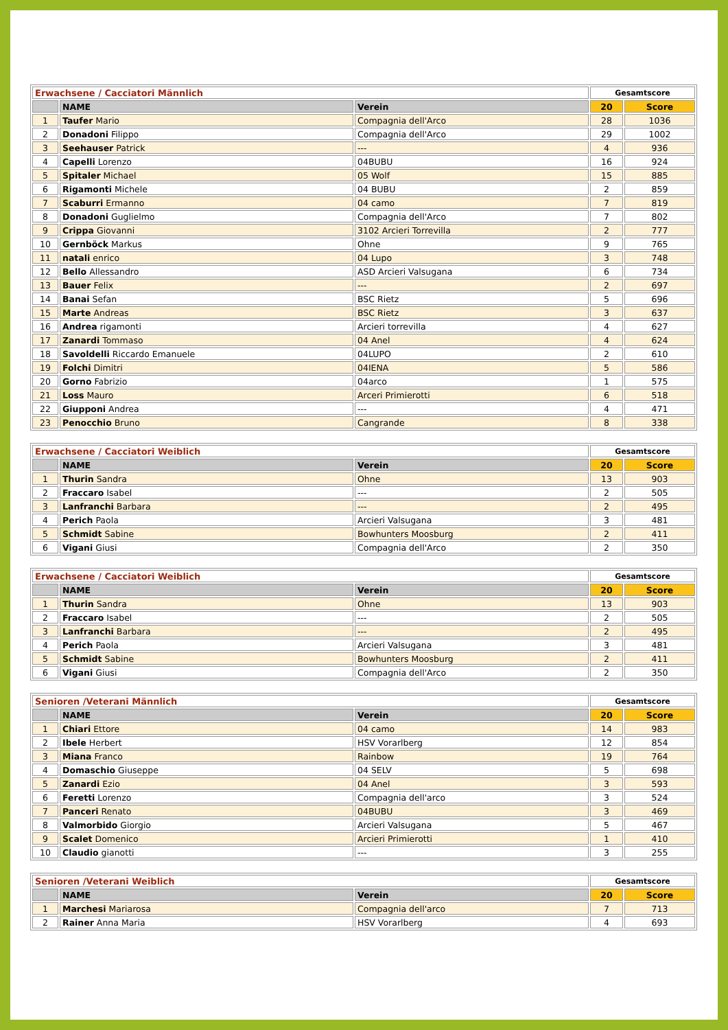| Erwachsene / Cacciatori Männlich | | | Gesamtscore | |
| --- | --- | --- | --- | --- |
| | NAME | Verein | 20 | Score |
| 1 | Taufer Mario | Compagnia dell'Arco | 28 | 1036 |
| 2 | Donadoni Filippo | Compagnia dell'Arco | 29 | 1002 |
| 3 | Seehauser Patrick | --- | 4 | 936 |
| 4 | Capelli Lorenzo | 04BUBU | 16 | 924 |
| 5 | Spitaler Michael | 05 Wolf | 15 | 885 |
| 6 | Rigamonti Michele | 04 BUBU | 2 | 859 |
| 7 | Scaburri Ermanno | 04 camo | 7 | 819 |
| 8 | Donadoni Guglielmo | Compagnia dell'Arco | 7 | 802 |
| 9 | Crippa Giovanni | 3102 Arcieri Torrevilla | 2 | 777 |
| 10 | Gernböck Markus | Ohne | 9 | 765 |
| 11 | natali enrico | 04 Lupo | 3 | 748 |
| 12 | Bello Allessandro | ASD Arcieri Valsugana | 6 | 734 |
| 13 | Bauer Felix | --- | 2 | 697 |
| 14 | Banai Sefan | BSC Rietz | 5 | 696 |
| 15 | Marte Andreas | BSC Rietz | 3 | 637 |
| 16 | Andrea rigamonti | Arcieri torrevilla | 4 | 627 |
| 17 | Zanardi Tommaso | 04 Anel | 4 | 624 |
| 18 | Savoldelli Riccardo Emanuele | 04LUPO | 2 | 610 |
| 19 | Folchi Dimitri | 04IENA | 5 | 586 |
| 20 | Gorno Fabrizio | 04arco | 1 | 575 |
| 21 | Loss Mauro | Arceri Primierotti | 6 | 518 |
| 22 | Giupponi Andrea | --- | 4 | 471 |
| 23 | Penocchio Bruno | Cangrande | 8 | 338 |
| Erwachsene / Cacciatori Weiblich | | | Gesamtscore | |
| --- | --- | --- | --- | --- |
| | NAME | Verein | 20 | Score |
| 1 | Thurin Sandra | Ohne | 13 | 903 |
| 2 | Fraccaro Isabel | --- | 2 | 505 |
| 3 | Lanfranchi Barbara | --- | 2 | 495 |
| 4 | Perich Paola | Arcieri Valsugana | 3 | 481 |
| 5 | Schmidt Sabine | Bowhunters Moosburg | 2 | 411 |
| 6 | Vigani Giusi | Compagnia dell'Arco | 2 | 350 |
| Erwachsene / Cacciatori Weiblich | | | Gesamtscore | |
| --- | --- | --- | --- | --- |
| | NAME | Verein | 20 | Score |
| 1 | Thurin Sandra | Ohne | 13 | 903 |
| 2 | Fraccaro Isabel | --- | 2 | 505 |
| 3 | Lanfranchi Barbara | --- | 2 | 495 |
| 4 | Perich Paola | Arcieri Valsugana | 3 | 481 |
| 5 | Schmidt Sabine | Bowhunters Moosburg | 2 | 411 |
| 6 | Vigani Giusi | Compagnia dell'Arco | 2 | 350 |
| Senioren /Veterani Männlich | | | Gesamtscore | |
| --- | --- | --- | --- | --- |
| | NAME | Verein | 20 | Score |
| 1 | Chiari Ettore | 04 camo | 14 | 983 |
| 2 | Ibele Herbert | HSV Vorarlberg | 12 | 854 |
| 3 | Miana Franco | Rainbow | 19 | 764 |
| 4 | Domaschio Giuseppe | 04 SELV | 5 | 698 |
| 5 | Zanardi Ezio | 04 Anel | 3 | 593 |
| 6 | Feretti Lorenzo | Compagnia dell'arco | 3 | 524 |
| 7 | Panceri Renato | 04BUBU | 3 | 469 |
| 8 | Valmorbido Giorgio | Arcieri Valsugana | 5 | 467 |
| 9 | Scalet Domenico | Arcieri Primierotti | 1 | 410 |
| 10 | Claudio gianotti | --- | 3 | 255 |
| Senioren /Veterani Weiblich | | | Gesamtscore | |
| --- | --- | --- | --- | --- |
| | NAME | Verein | 20 | Score |
| 1 | Marchesi Mariarosa | Compagnia dell'arco | 7 | 713 |
| 2 | Rainer Anna Maria | HSV Vorarlberg | 4 | 693 |